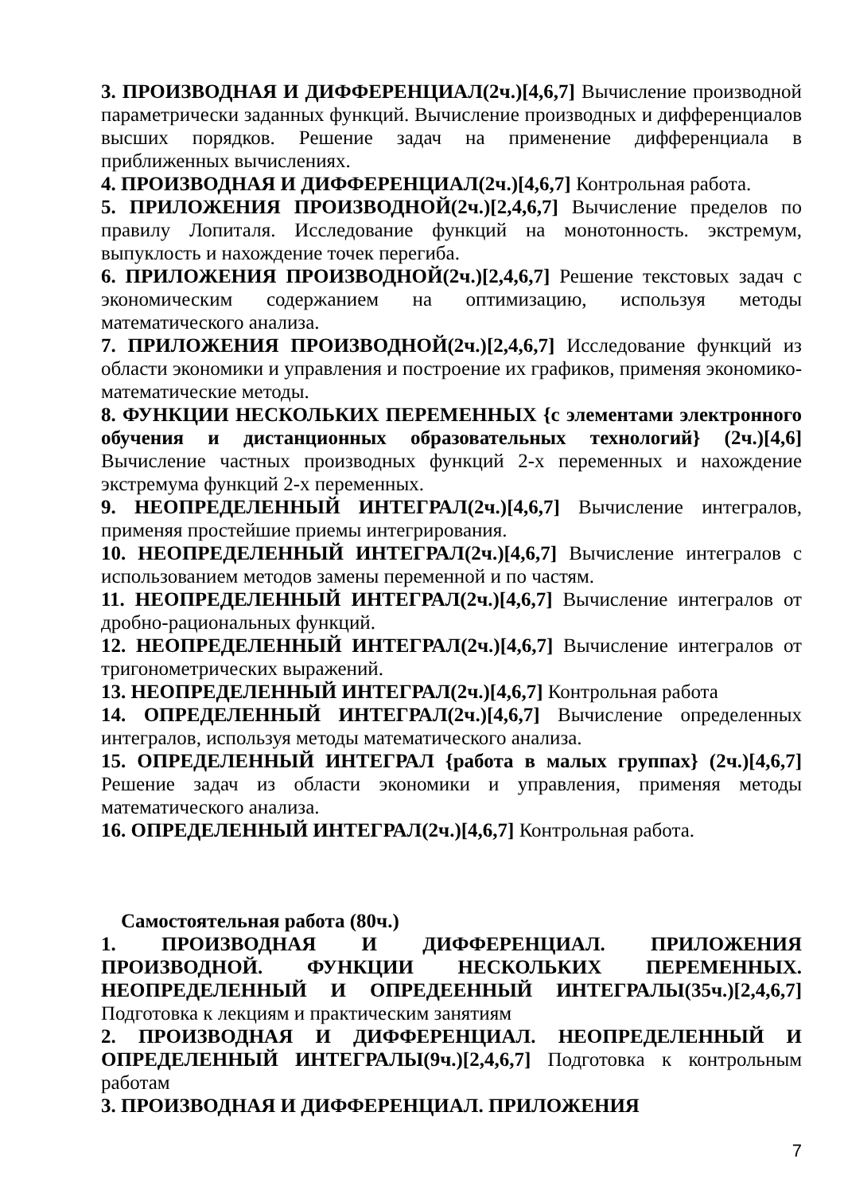3. ПРОИЗВОДНАЯ И ДИФФЕРЕНЦИАЛ(2ч.)[4,6,7] Вычисление производной параметрически заданных функций. Вычисление производных и дифференциалов высших порядков. Решение задач на применение дифференциала в приближенных вычислениях.
4. ПРОИЗВОДНАЯ И ДИФФЕРЕНЦИАЛ(2ч.)[4,6,7] Контрольная работа.
5. ПРИЛОЖЕНИЯ ПРОИЗВОДНОЙ(2ч.)[2,4,6,7] Вычисление пределов по правилу Лопиталя. Исследование функций на монотонность. экстремум, выпуклость и нахождение точек перегиба.
6. ПРИЛОЖЕНИЯ ПРОИЗВОДНОЙ(2ч.)[2,4,6,7] Решение текстовых задач с экономическим содержанием на оптимизацию, используя методы математического анализа.
7. ПРИЛОЖЕНИЯ ПРОИЗВОДНОЙ(2ч.)[2,4,6,7] Исследование функций из области экономики и управления и построение их графиков, применяя экономико- математические методы.
8. ФУНКЦИИ НЕСКОЛЬКИХ ПЕРЕМЕННЫХ {с элементами электронного обучения и дистанционных образовательных технологий} (2ч.)[4,6] Вычисление частных производных функций 2-х переменных и нахождение экстремума функций 2-х переменных.
9. НЕОПРЕДЕЛЕННЫЙ ИНТЕГРАЛ(2ч.)[4,6,7] Вычисление интегралов, применяя простейшие приемы интегрирования.
10. НЕОПРЕДЕЛЕННЫЙ ИНТЕГРАЛ(2ч.)[4,6,7] Вычисление интегралов с использованием методов замены переменной и по частям.
11. НЕОПРЕДЕЛЕННЫЙ ИНТЕГРАЛ(2ч.)[4,6,7] Вычисление интегралов от дробно-рациональных функций.
12. НЕОПРЕДЕЛЕННЫЙ ИНТЕГРАЛ(2ч.)[4,6,7] Вычисление интегралов от тригонометрических выражений.
13. НЕОПРЕДЕЛЕННЫЙ ИНТЕГРАЛ(2ч.)[4,6,7] Контрольная работа
14. ОПРЕДЕЛЕННЫЙ ИНТЕГРАЛ(2ч.)[4,6,7] Вычисление определенных интегралов, используя методы математического анализа.
15. ОПРЕДЕЛЕННЫЙ ИНТЕГРАЛ {работа в малых группах} (2ч.)[4,6,7] Решение задач из области экономики и управления, применяя методы математического анализа.
16. ОПРЕДЕЛЕННЫЙ ИНТЕГРАЛ(2ч.)[4,6,7] Контрольная работа.
Самостоятельная работа (80ч.)
1. ПРОИЗВОДНАЯ И ДИФФЕРЕНЦИАЛ. ПРИЛОЖЕНИЯ ПРОИЗВОДНОЙ. ФУНКЦИИ НЕСКОЛЬКИХ ПЕРЕМЕННЫХ. НЕОПРЕДЕЛЕННЫЙ И ОПРЕДЕЕННЫЙ ИНТЕГРАЛЫ(35ч.)[2,4,6,7] Подготовка к лекциям и практическим занятиям
2. ПРОИЗВОДНАЯ И ДИФФЕРЕНЦИАЛ. НЕОПРЕДЕЛЕННЫЙ И ОПРЕДЕЛЕННЫЙ ИНТЕГРАЛЫ(9ч.)[2,4,6,7] Подготовка к контрольным работам
3. ПРОИЗВОДНАЯ И ДИФФЕРЕНЦИАЛ. ПРИЛОЖЕНИЯ
7